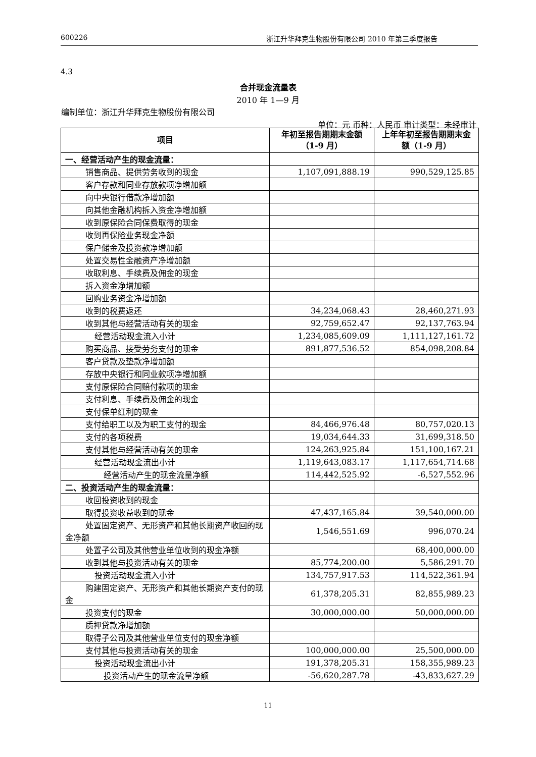600226 浙江升华拜克生物股份有限公司 2010 年第三季度报告
4.3
合并现金流量表
2010 年 1—9 月
编制单位：浙江升华拜克生物股份有限公司
单位：元 币种：人民币 审计类型：未经审计
| 项目 | 年初至报告期期末金额（1-9 月） | 上年年初至报告期期末金额（1-9 月） |
| --- | --- | --- |
| 一、经营活动产生的现金流量： | | |
| 销售商品、提供劳务收到的现金 | 1,107,091,888.19 | 990,529,125.85 |
| 客户存款和同业存放款项净增加额 | | |
| 向中央银行借款净增加额 | | |
| 向其他金融机构拆入资金净增加额 | | |
| 收到原保险合同保费取得的现金 | | |
| 收到再保险业务现金净额 | | |
| 保户储金及投资款净增加额 | | |
| 处置交易性金融资产净增加额 | | |
| 收取利息、手续费及佣金的现金 | | |
| 拆入资金净增加额 | | |
| 回购业务资金净增加额 | | |
| 收到的税费返还 | 34,234,068.43 | 28,460,271.93 |
| 收到其他与经营活动有关的现金 | 92,759,652.47 | 92,137,763.94 |
| 经营活动现金流入小计 | 1,234,085,609.09 | 1,111,127,161.72 |
| 购买商品、接受劳务支付的现金 | 891,877,536.52 | 854,098,208.84 |
| 客户贷款及垫款净增加额 | | |
| 存放中央银行和同业款项净增加额 | | |
| 支付原保险合同赔付款项的现金 | | |
| 支付利息、手续费及佣金的现金 | | |
| 支付保单红利的现金 | | |
| 支付给职工以及为职工支付的现金 | 84,466,976.48 | 80,757,020.13 |
| 支付的各项税费 | 19,034,644.33 | 31,699,318.50 |
| 支付其他与经营活动有关的现金 | 124,263,925.84 | 151,100,167.21 |
| 经营活动现金流出小计 | 1,119,643,083.17 | 1,117,654,714.68 |
| 经营活动产生的现金流量净额 | 114,442,525.92 | -6,527,552.96 |
| 二、投资活动产生的现金流量： | | |
| 收回投资收到的现金 | | |
| 取得投资收益收到的现金 | 47,437,165.84 | 39,540,000.00 |
| 处置固定资产、无形资产和其他长期资产收回的现金净额 | 1,546,551.69 | 996,070.24 |
| 处置子公司及其他营业单位收到的现金净额 | | 68,400,000.00 |
| 收到其他与投资活动有关的现金 | 85,774,200.00 | 5,586,291.70 |
| 投资活动现金流入小计 | 134,757,917.53 | 114,522,361.94 |
| 购建固定资产、无形资产和其他长期资产支付的现金 | 61,378,205.31 | 82,855,989.23 |
| 投资支付的现金 | 30,000,000.00 | 50,000,000.00 |
| 质押贷款净增加额 | | |
| 取得子公司及其他营业单位支付的现金净额 | | |
| 支付其他与投资活动有关的现金 | 100,000,000.00 | 25,500,000.00 |
| 投资活动现金流出小计 | 191,378,205.31 | 158,355,989.23 |
| 投资活动产生的现金流量净额 | -56,620,287.78 | -43,833,627.29 |
11